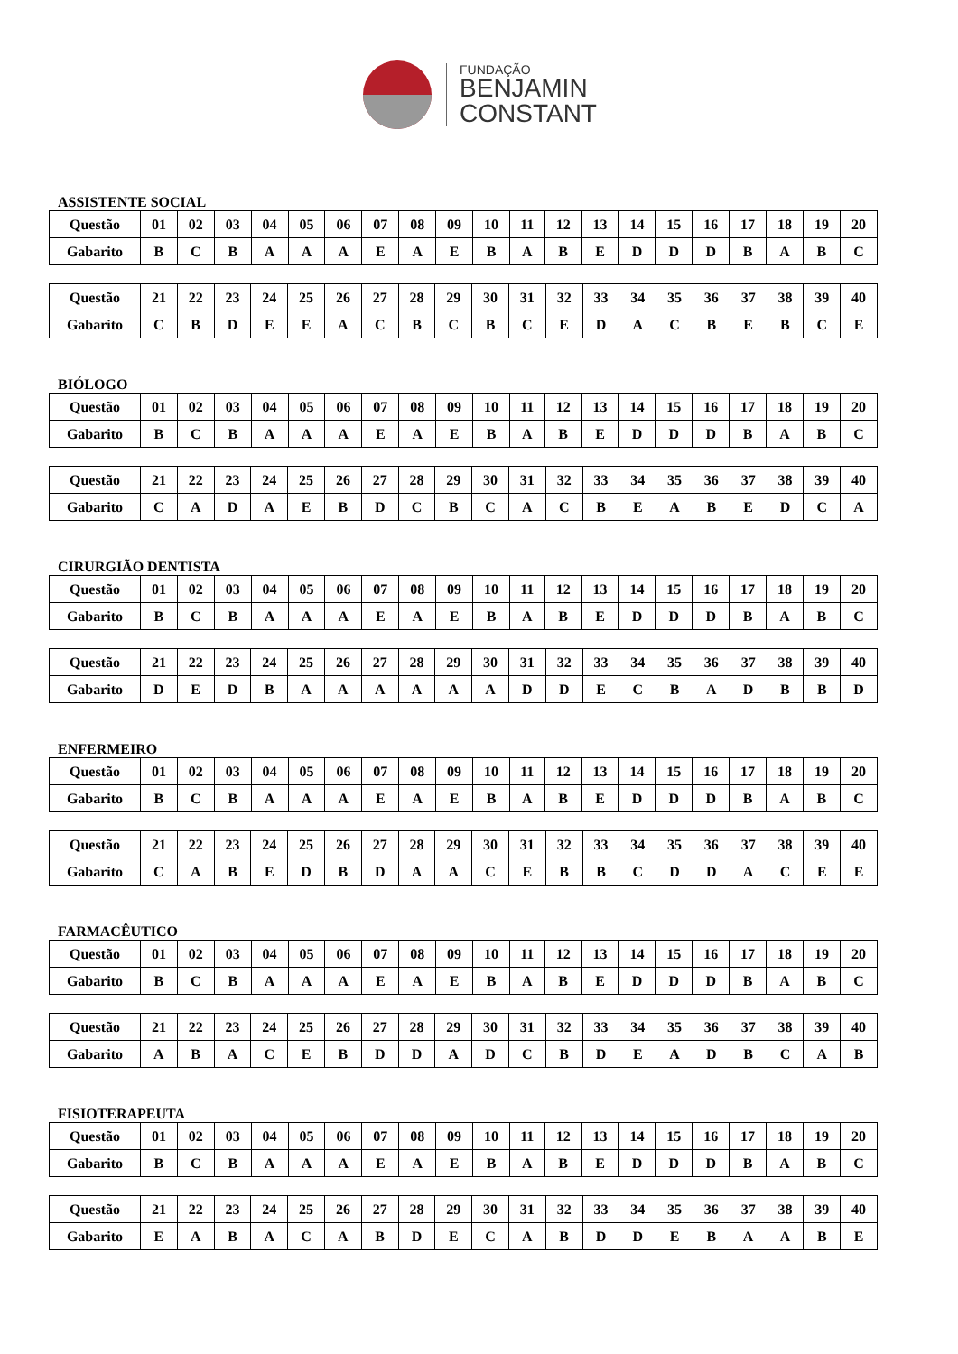FUNDAÇÃO
BENJAMIN
CONSTANT
ASSISTENTE SOCIAL
| Questão | 01 | 02 | 03 | 04 | 05 | 06 | 07 | 08 | 09 | 10 | 11 | 12 | 13 | 14 | 15 | 16 | 17 | 18 | 19 | 20 |
| --- | --- | --- | --- | --- | --- | --- | --- | --- | --- | --- | --- | --- | --- | --- | --- | --- | --- | --- | --- | --- |
| Gabarito | B | C | B | A | A | A | E | A | E | B | A | B | E | D | D | D | B | A | B | C |
| Questão | 21 | 22 | 23 | 24 | 25 | 26 | 27 | 28 | 29 | 30 | 31 | 32 | 33 | 34 | 35 | 36 | 37 | 38 | 39 | 40 |
| --- | --- | --- | --- | --- | --- | --- | --- | --- | --- | --- | --- | --- | --- | --- | --- | --- | --- | --- | --- | --- |
| Gabarito | C | B | D | E | E | A | C | B | C | B | C | E | D | A | C | B | E | B | C | E |
BIÓLOGO
| Questão | 01 | 02 | 03 | 04 | 05 | 06 | 07 | 08 | 09 | 10 | 11 | 12 | 13 | 14 | 15 | 16 | 17 | 18 | 19 | 20 |
| --- | --- | --- | --- | --- | --- | --- | --- | --- | --- | --- | --- | --- | --- | --- | --- | --- | --- | --- | --- | --- |
| Gabarito | B | C | B | A | A | A | E | A | E | B | A | B | E | D | D | D | B | A | B | C |
| Questão | 21 | 22 | 23 | 24 | 25 | 26 | 27 | 28 | 29 | 30 | 31 | 32 | 33 | 34 | 35 | 36 | 37 | 38 | 39 | 40 |
| --- | --- | --- | --- | --- | --- | --- | --- | --- | --- | --- | --- | --- | --- | --- | --- | --- | --- | --- | --- | --- |
| Gabarito | C | A | D | A | E | B | D | C | B | C | A | C | B | E | A | B | E | D | C | A |
CIRURGIÃO DENTISTA
| Questão | 01 | 02 | 03 | 04 | 05 | 06 | 07 | 08 | 09 | 10 | 11 | 12 | 13 | 14 | 15 | 16 | 17 | 18 | 19 | 20 |
| --- | --- | --- | --- | --- | --- | --- | --- | --- | --- | --- | --- | --- | --- | --- | --- | --- | --- | --- | --- | --- |
| Gabarito | B | C | B | A | A | A | E | A | E | B | A | B | E | D | D | D | B | A | B | C |
| Questão | 21 | 22 | 23 | 24 | 25 | 26 | 27 | 28 | 29 | 30 | 31 | 32 | 33 | 34 | 35 | 36 | 37 | 38 | 39 | 40 |
| --- | --- | --- | --- | --- | --- | --- | --- | --- | --- | --- | --- | --- | --- | --- | --- | --- | --- | --- | --- | --- |
| Gabarito | D | E | D | B | A | A | A | A | A | A | D | D | E | C | B | A | D | B | B | D |
ENFERMEIRO
| Questão | 01 | 02 | 03 | 04 | 05 | 06 | 07 | 08 | 09 | 10 | 11 | 12 | 13 | 14 | 15 | 16 | 17 | 18 | 19 | 20 |
| --- | --- | --- | --- | --- | --- | --- | --- | --- | --- | --- | --- | --- | --- | --- | --- | --- | --- | --- | --- | --- |
| Gabarito | B | C | B | A | A | A | E | A | E | B | A | B | E | D | D | D | B | A | B | C |
| Questão | 21 | 22 | 23 | 24 | 25 | 26 | 27 | 28 | 29 | 30 | 31 | 32 | 33 | 34 | 35 | 36 | 37 | 38 | 39 | 40 |
| --- | --- | --- | --- | --- | --- | --- | --- | --- | --- | --- | --- | --- | --- | --- | --- | --- | --- | --- | --- | --- |
| Gabarito | C | A | B | E | D | B | D | A | A | C | E | B | B | C | D | D | A | C | E | E |
FARMACÊUTICO
| Questão | 01 | 02 | 03 | 04 | 05 | 06 | 07 | 08 | 09 | 10 | 11 | 12 | 13 | 14 | 15 | 16 | 17 | 18 | 19 | 20 |
| --- | --- | --- | --- | --- | --- | --- | --- | --- | --- | --- | --- | --- | --- | --- | --- | --- | --- | --- | --- | --- |
| Gabarito | B | C | B | A | A | A | E | A | E | B | A | B | E | D | D | D | B | A | B | C |
| Questão | 21 | 22 | 23 | 24 | 25 | 26 | 27 | 28 | 29 | 30 | 31 | 32 | 33 | 34 | 35 | 36 | 37 | 38 | 39 | 40 |
| --- | --- | --- | --- | --- | --- | --- | --- | --- | --- | --- | --- | --- | --- | --- | --- | --- | --- | --- | --- | --- |
| Gabarito | A | B | A | C | E | B | D | D | A | D | C | B | D | E | A | D | B | C | A | B |
FISIOTERAPEUTA
| Questão | 01 | 02 | 03 | 04 | 05 | 06 | 07 | 08 | 09 | 10 | 11 | 12 | 13 | 14 | 15 | 16 | 17 | 18 | 19 | 20 |
| --- | --- | --- | --- | --- | --- | --- | --- | --- | --- | --- | --- | --- | --- | --- | --- | --- | --- | --- | --- | --- |
| Gabarito | B | C | B | A | A | A | E | A | E | B | A | B | E | D | D | D | B | A | B | C |
| Questão | 21 | 22 | 23 | 24 | 25 | 26 | 27 | 28 | 29 | 30 | 31 | 32 | 33 | 34 | 35 | 36 | 37 | 38 | 39 | 40 |
| --- | --- | --- | --- | --- | --- | --- | --- | --- | --- | --- | --- | --- | --- | --- | --- | --- | --- | --- | --- | --- |
| Gabarito | E | A | B | A | C | A | B | D | E | C | A | B | D | D | E | B | A | A | B | E |